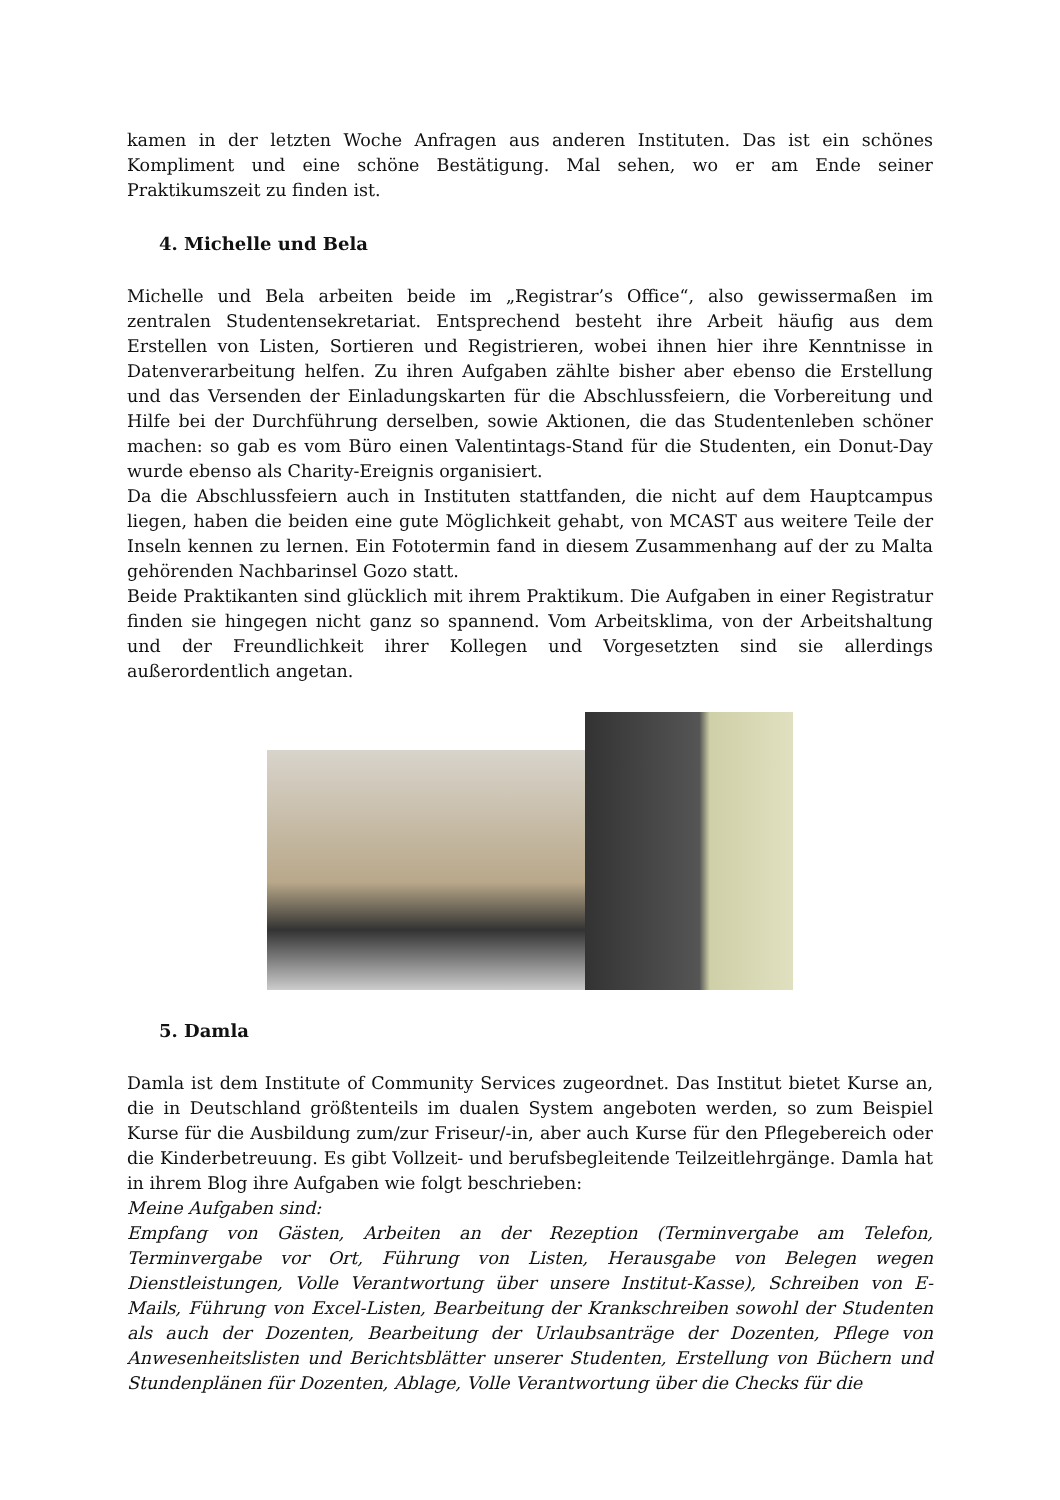kamen in der letzten Woche Anfragen aus anderen Instituten. Das ist ein schönes Kompliment und eine schöne Bestätigung. Mal sehen, wo er am Ende seiner Praktikumszeit zu finden ist.
4. Michelle und Bela
Michelle und Bela arbeiten beide im „Registrar’s Office“, also gewissermaßen im zentralen Studentensekretariat. Entsprechend besteht ihre Arbeit häufig aus dem Erstellen von Listen, Sortieren und Registrieren, wobei ihnen hier ihre Kenntnisse in Datenverarbeitung helfen. Zu ihren Aufgaben zählte bisher aber ebenso die Erstellung und das Versenden der Einladungskarten für die Abschlussfeiern, die Vorbereitung und Hilfe bei der Durchführung derselben, sowie Aktionen, die das Studentenleben schöner machen: so gab es vom Büro einen Valentintags-Stand für die Studenten, ein Donut-Day wurde ebenso als Charity-Ereignis organisiert.
Da die Abschlussfeiern auch in Instituten stattfanden, die nicht auf dem Hauptcampus liegen, haben die beiden eine gute Möglichkeit gehabt, von MCAST aus weitere Teile der Inseln kennen zu lernen. Ein Fototermin fand in diesem Zusammenhang auf der zu Malta gehörenden Nachbarinsel Gozo statt.
Beide Praktikanten sind glücklich mit ihrem Praktikum. Die Aufgaben in einer Registratur finden sie hingegen nicht ganz so spannend. Vom Arbeitsklima, von der Arbeitshaltung und der Freundlichkeit ihrer Kollegen und Vorgesetzten sind sie allerdings außerordentlich angetan.
5. Damla
Damla ist dem Institute of Community Services zugeordnet. Das Institut bietet Kurse an, die in Deutschland größtenteils im dualen System angeboten werden, so zum Beispiel Kurse für die Ausbildung zum/zur Friseur/-in, aber auch Kurse für den Pflegebereich oder die Kinderbetreuung. Es gibt Vollzeit- und berufsbegleitende Teilzeitlehrgänge. Damla hat in ihrem Blog ihre Aufgaben wie folgt beschrieben:
Meine Aufgaben sind:
Empfang von Gästen, Arbeiten an der Rezeption (Terminvergabe am Telefon, Terminvergabe vor Ort, Führung von Listen, Herausgabe von Belegen wegen Dienstleistungen, Volle Verantwortung über unsere Institut-Kasse), Schreiben von E-Mails, Führung von Excel-Listen, Bearbeitung der Krankschreiben sowohl der Studenten als auch der Dozenten, Bearbeitung der Urlaubsanträge der Dozenten, Pflege von Anwesenheitslisten und Berichtsblätter unserer Studenten, Erstellung von Büchern und Stundenplänen für Dozenten, Ablage, Volle Verantwortung über die Checks für die